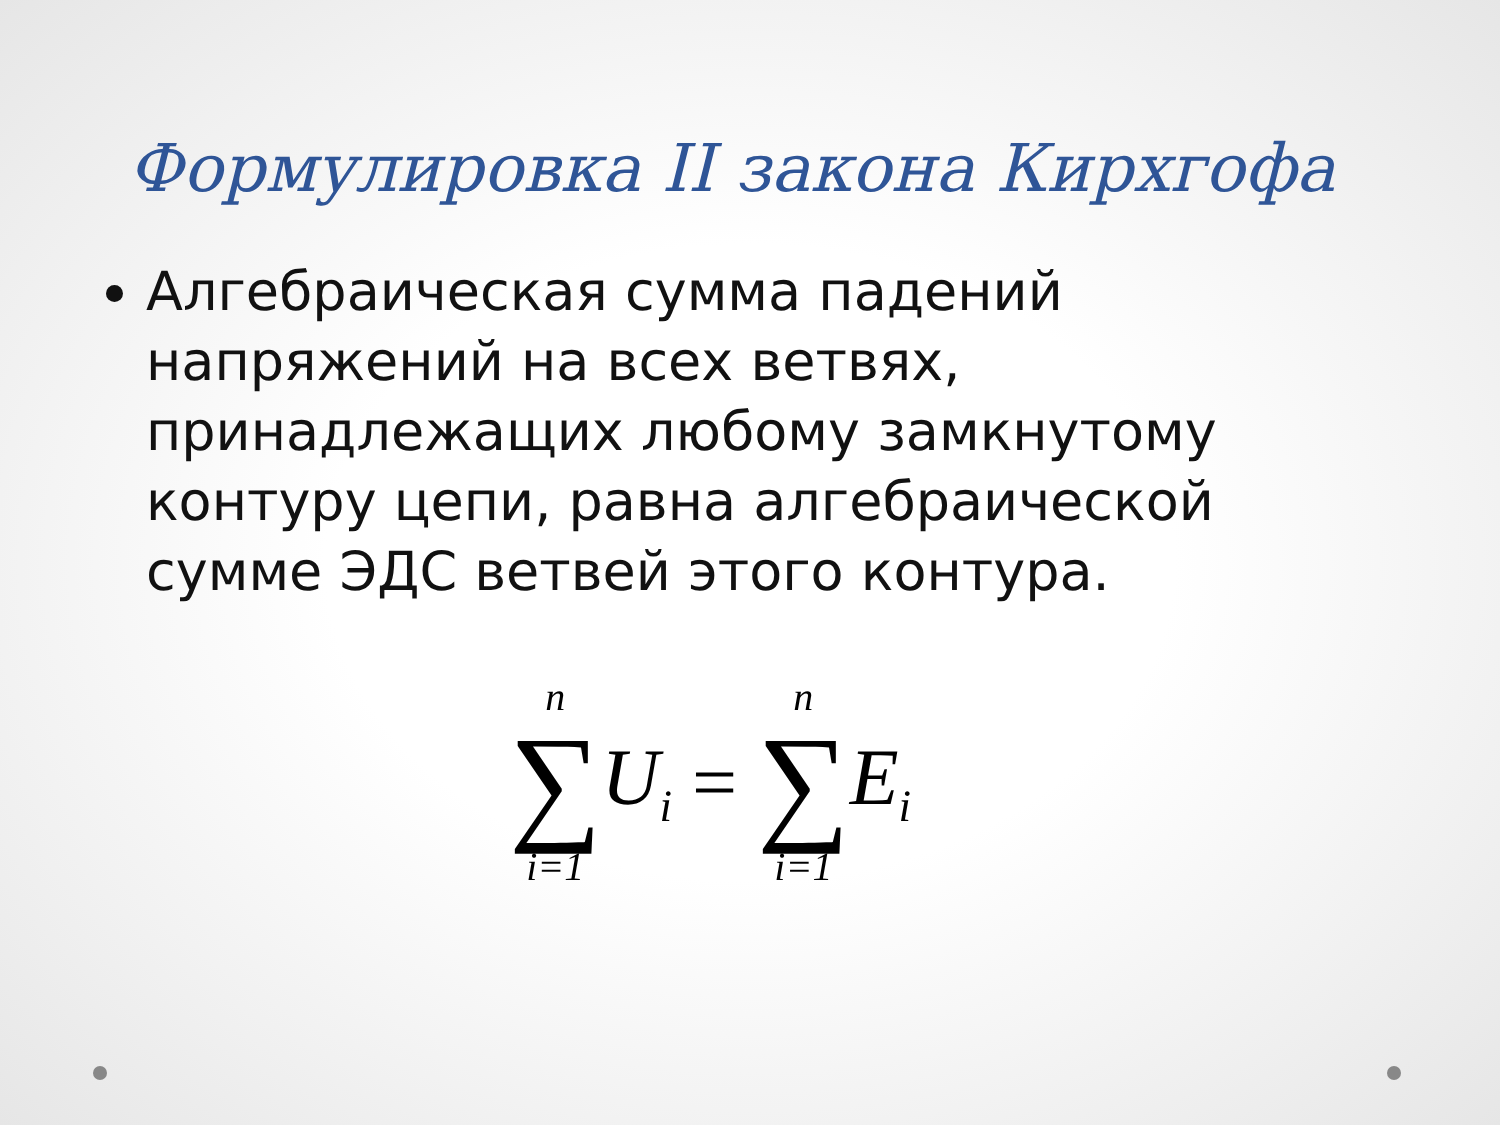Формулировка II закона Кирхгофа
Алгебраическая сумма падений напряжений на всех ветвях, принадлежащих любому замкнутому контуру цепи, равна алгебраической сумме ЭДС ветвей этого контура.
n ∑ i=1 U<sub>i</sub> = n ∑ i=1 E<sub>i</sub>